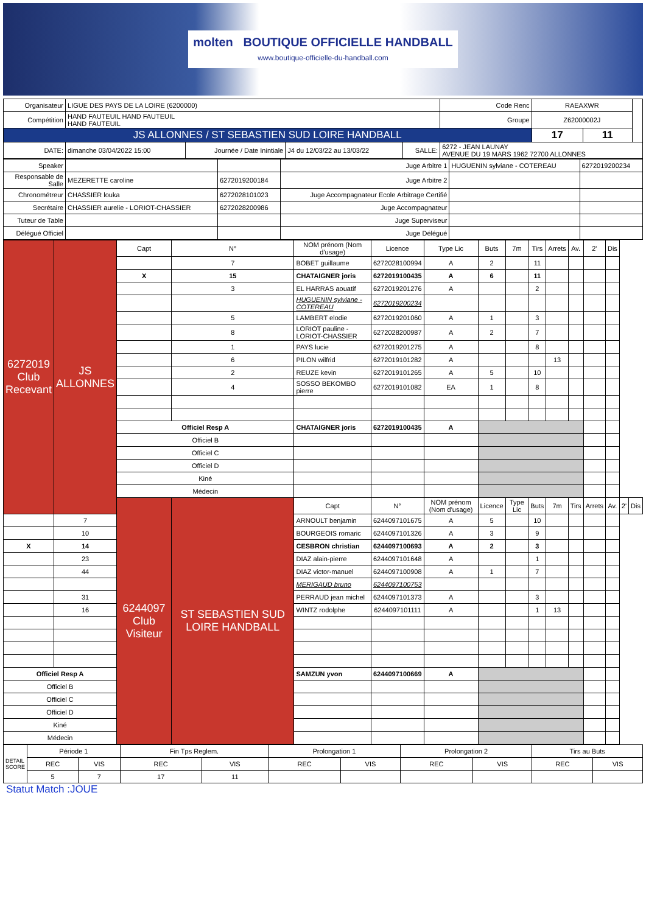molten BOUTIQUE OFFICIELLE HANDBALL
www.boutique-officielle-du-handball.com
| Organisateur | LIGUE DES PAYS DE LA LOIRE (6200000) | | | | | Code Renc | RAEAXWR | | |
| Compétition | HAND FAUTEUIL HAND FAUTEUIL HAND FAUTEUIL | | | | | Groupe | Z62000002J | | |
| JS ALLONNES / ST SEBASTIEN SUD LOIRE HANDBALL | | | | | | | 17 | 11 | |
| DATE: | dimanche 03/04/2022 15:00 | Journée / Date Inintiale | J4 du 12/03/22 au 13/03/22 | SALLE: | 6272 - JEAN LAUNAY AVENUE DU 19 MARS 1962 72700 ALLONNES | | | | |
| Speaker | | | Juge Arbitre 1 | HUGUENIN sylviane - COTEREAU | 6272019200234 |
| Responsable de Salle | MEZERETTE caroline | 6272019200184 | Juge Arbitre 2 | | |
| Chronométreur | CHASSIER louka | 6272028101023 | Juge Accompagnateur Ecole Arbitrage Certifié | | |
| Secrétaire | CHASSIER aurelie - LORIOT-CHASSIER | 6272028200986 | Juge Accompagnateur | | |
| Tuteur de Table | | | Juge Superviseur | | |
| Délégué Officiel | | | Juge Délégué | | |
| 6272019 Club Recevant | JS ALLONNES | Capt | N° | NOM prénom (Nom d'usage) | Licence | Type Lic | Buts | 7m | Tirs | Arrets | Av. | 2' | Dis | | |
| | | | 7 | BOBET guillaume | 6272028100994 | A | 2 | | 11 | | | | | | |
| | | X | 15 | CHATAIGNER joris | 6272019100435 | A | 6 | | 11 | | | | | | |
| | | | 3 | EL HARRAS aouatif | 6272019201276 | A | | | 2 | | | | | | |
| | | | | HUGUENIN sylviane - COTEREAU | 6272019200234 | | | | | | | | | | |
| | | | 5 | LAMBERT elodie | 6272019201060 | A | 1 | | 3 | | | | | | |
| | | | 8 | LORIOT pauline - LORIOT-CHASSIER | 6272028200987 | A | 2 | | 7 | | | | | | |
| | | | 1 | PAYS lucie | 6272019201275 | A | | | 8 | | | | | | |
| | | | 6 | PILON wilfrid | 6272019101282 | A | | | | 13 | | | | | |
| | | | 2 | REUZE kevin | 6272019101265 | A | 5 | | 10 | | | | | | |
| | | | 4 | SOSSO BEKOMBO pierre | 6272019101082 | EA | 1 | | 8 | | | | | | |
| | | Officiel Resp A | | CHATAIGNER joris | 6272019100435 | A | | | | | | | | | |
| | | Officiel B | | | | | | | | | | | | | |
| | | Officiel C | | | | | | | | | | | | | |
| | | Officiel D | | | | | | | | | | | | | |
| | | Kiné | | | | | | | | | | | | | |
| | | Médecin | | | | | | | | | | | | | |
| | | 6244097 Club Visiteur | ST SEBASTIEN SUD LOIRE HANDBALL | Capt | N° | NOM prénom (Nom d'usage) | Licence | Type Lic | Buts | 7m | Tirs | Arrets | Av. | 2' | Dis |
| | 7 | | | ARNOULT benjamin | 6244097101675 | A | 5 | | 10 | | | | | | |
| | 10 | | | BOURGEOIS romaric | 6244097101326 | A | 3 | | 9 | | | | | | |
| X | 14 | | | CESBRON christian | 6244097100693 | A | 2 | | 3 | | | | | | |
| | 23 | | | DIAZ alain-pierre | 6244097101648 | A | | | 1 | | | | | | |
| | 44 | | | DIAZ victor-manuel | 6244097100908 | A | 1 | | 7 | | | | | | |
| | | | | MERIGAUD bruno | 6244097100753 | | | | | | | | | | |
| | 31 | | | PERRAUD jean michel | 6244097101373 | A | | | 3 | | | | | | |
| | 16 | | | WINTZ rodolphe | 6244097101111 | A | | | 1 | 13 | | | | | |
| Officiel Resp A | | | | SAMZUN yvon | 6244097100669 | A | | | | | | | | | |
| Officiel B | | | | | | | | | | | | | | | |
| Officiel C | | | | | | | | | | | | | | | |
| Officiel D | | | | | | | | | | | | | | | |
| Kiné | | | | | | | | | | | | | | | |
| Médecin | | | | | | | | | | | | | | | |
| DETAIL SCORE | Période 1 | | Fin Tps Reglem. | | Prolongation 1 | | Prolongation 2 | | Tirs au Buts | |
| | REC | VIS | REC | VIS | REC | VIS | REC | VIS | REC | VIS |
| | 5 | 7 | 17 | 11 | | | | | | |
Statut Match :JOUE